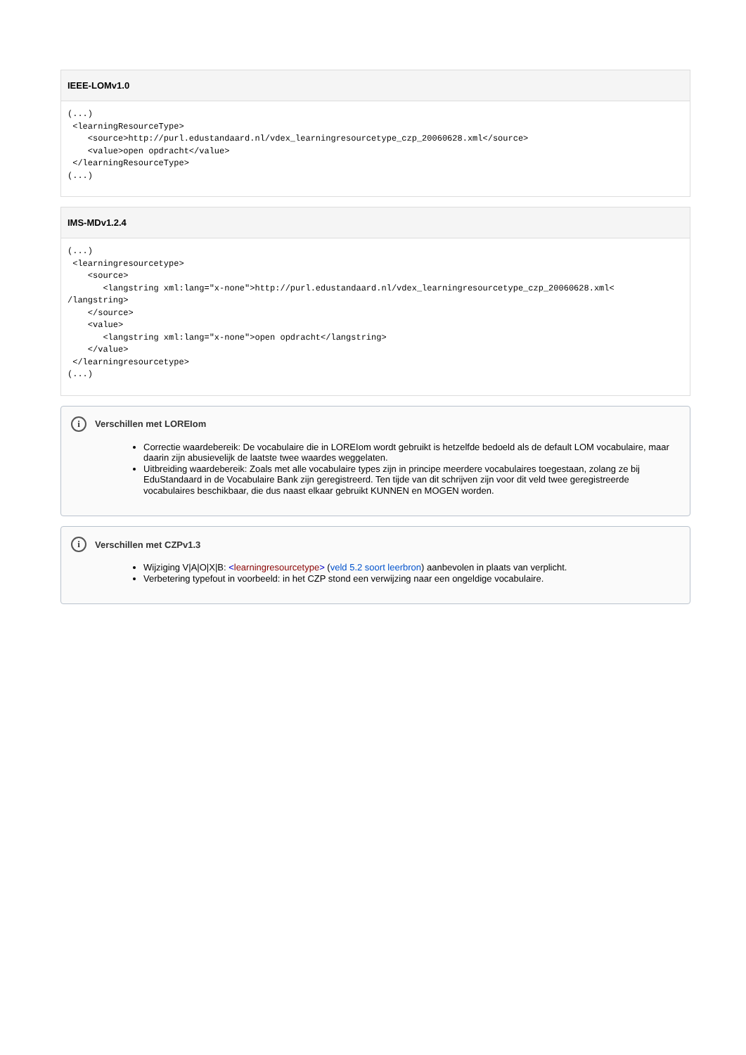IEEE-LOMv1.0
(...)
 <learningResourceType>
    <source>http://purl.edustandaard.nl/vdex_learningresourcetype_czp_20060628.xml</source>
    <value>open opdracht</value>
 </learningResourceType>
(...)
IMS-MDv1.2.4
(...)
 <learningresourcetype>
    <source>
       <langstring xml:lang="x-none">http://purl.edustandaard.nl/vdex_learningresourcetype_czp_20060628.xml<
/langstring>
    </source>
    <value>
       <langstring xml:lang="x-none">open opdracht</langstring>
    </value>
 </learningresourcetype>
(...)
i Verschillen met LOREIom
Correctie waardebereik: De vocabulaire die in LOREIom wordt gebruikt is hetzelfde bedoeld als de default LOM vocabulaire, maar daarin zijn abusievelijk de laatste twee waardes weggelaten.
Uitbreiding waardebereik: Zoals met alle vocabulaire types zijn in principe meerdere vocabulaires toegestaan, zolang ze bij EduStandaard in de Vocabulaire Bank zijn geregistreerd. Ten tijde van dit schrijven zijn voor dit veld twee geregistreerde vocabulaires beschikbaar, die dus naast elkaar gebruikt KUNNEN en MOGEN worden.
i Verschillen met CZPv1.3
Wijziging V|A|O|X|B: <learningresourcetype> (veld 5.2 soort leerbron) aanbevolen in plaats van verplicht.
Verbetering typefout in voorbeeld: in het CZP stond een verwijzing naar een ongeldige vocabulaire.